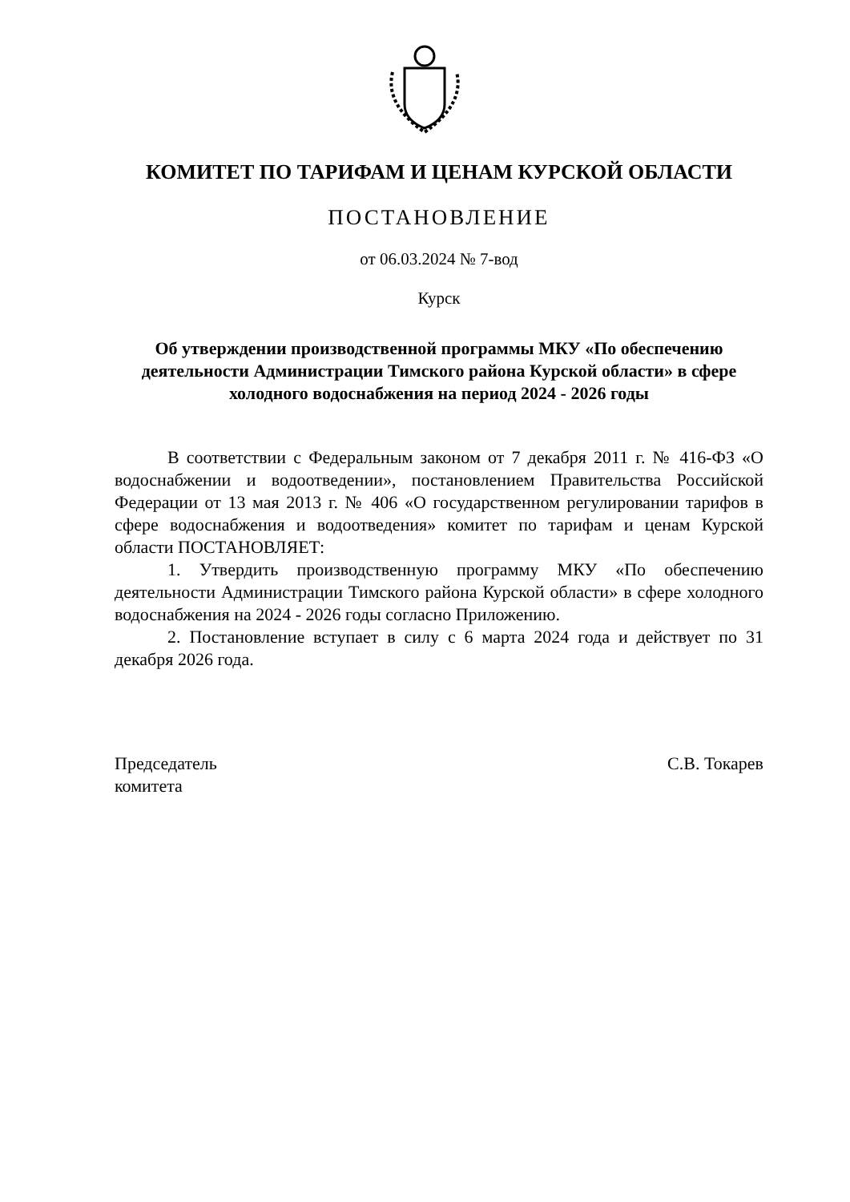КОМИТЕТ ПО ТАРИФАМ И ЦЕНАМ КУРСКОЙ ОБЛАСТИ
ПОСТАНОВЛЕНИЕ
от 06.03.2024 № 7-вод
Курск
Об утверждении производственной программы МКУ «По обеспечению деятельности Администрации Тимского района Курской области» в сфере холодного водоснабжения на период 2024 - 2026 годы
В соответствии с Федеральным законом от 7 декабря 2011 г. № 416-ФЗ «О водоснабжении и водоотведении», постановлением Правительства Российской Федерации от 13 мая 2013 г. № 406 «О государственном регулировании тарифов в сфере водоснабжения и водоотведения» комитет по тарифам и ценам Курской области ПОСТАНОВЛЯЕТ:
1. Утвердить производственную программу МКУ «По обеспечению деятельности Администрации Тимского района Курской области» в сфере холодного водоснабжения на 2024 - 2026 годы согласно Приложению.
2. Постановление вступает в силу с 6 марта 2024 года и действует по 31 декабря 2026 года.
Председатель
комитета
С.В. Токарев